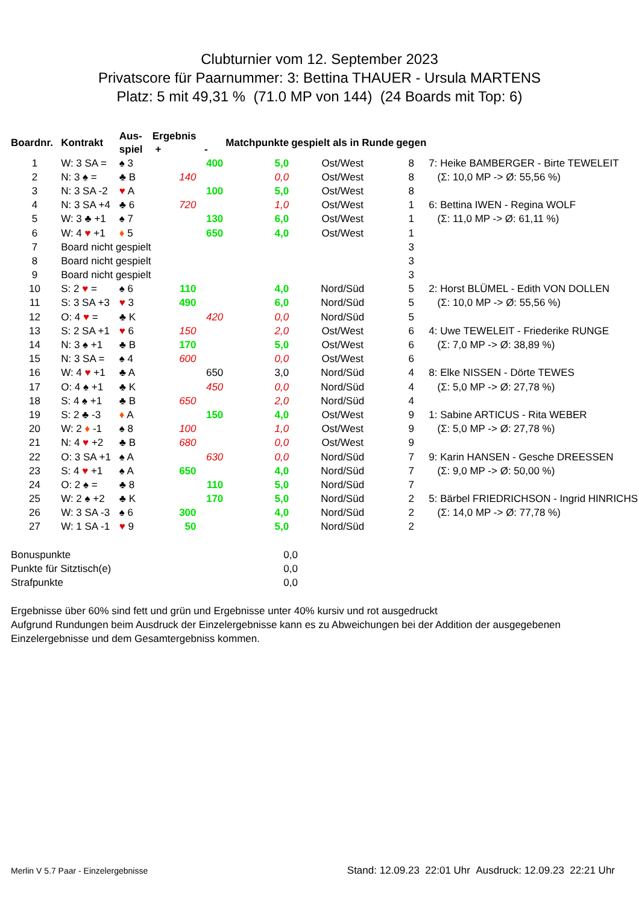Clubturnier vom 12. September 2023
Privatscore für Paarnummer: 3: Bettina THAUER - Ursula MARTENS
Platz: 5 mit 49,31 % (71.0 MP von 144) (24 Boards mit Top: 6)
| Boardnr. | Kontrakt | Aus- spiel | Ergebnis + | - | Matchpunkte | gespielt als in Runde | gegen | |
| --- | --- | --- | --- | --- | --- | --- | --- | --- |
| 1 | W: 3 SA = | ♠ 3 | | 400 | 5,0 | Ost/West | 8 | 7: Heike BAMBERGER - Birte TEWELEIT |
| 2 | N: 3 ♠ = | ♣ B | 140 | | 0,0 | Ost/West | 8 | (Σ: 10,0 MP -> Ø: 55,56 %) |
| 3 | N: 3 SA -2 | ♥ A | | 100 | 5,0 | Ost/West | 8 | |
| 4 | N: 3 SA +4 | ♣ 6 | 720 | | 1,0 | Ost/West | 1 | 6: Bettina IWEN - Regina WOLF |
| 5 | W: 3 ♣ +1 | ♠ 7 | | 130 | 6,0 | Ost/West | 1 | (Σ: 11,0 MP -> Ø: 61,11 %) |
| 6 | W: 4 ♥ +1 | ♦ 5 | | 650 | 4,0 | Ost/West | 1 | |
| 7 | Board nicht gespielt | | | | | | 3 | |
| 8 | Board nicht gespielt | | | | | | 3 | |
| 9 | Board nicht gespielt | | | | | | 3 | |
| 10 | S: 2 ♥ = | ♠ 6 | 110 | | 4,0 | Nord/Süd | 5 | 2: Horst BLÜMEL - Edith VON DOLLEN |
| 11 | S: 3 SA +3 | ♥ 3 | 490 | | 6,0 | Nord/Süd | 5 | (Σ: 10,0 MP -> Ø: 55,56 %) |
| 12 | O: 4 ♥ = | ♣ K | | 420 | 0,0 | Nord/Süd | 5 | |
| 13 | S: 2 SA +1 | ♥ 6 | 150 | | 2,0 | Ost/West | 6 | 4: Uwe TEWELEIT - Friederike RUNGE |
| 14 | N: 3 ♠ +1 | ♣ B | 170 | | 5,0 | Ost/West | 6 | (Σ: 7,0 MP -> Ø: 38,89 %) |
| 15 | N: 3 SA = | ♠ 4 | 600 | | 0,0 | Ost/West | 6 | |
| 16 | W: 4 ♥ +1 | ♣ A | | 650 | 3,0 | Nord/Süd | 4 | 8: Elke NISSEN - Dörte TEWES |
| 17 | O: 4 ♠ +1 | ♣ K | | 450 | 0,0 | Nord/Süd | 4 | (Σ: 5,0 MP -> Ø: 27,78 %) |
| 18 | S: 4 ♠ +1 | ♣ B | 650 | | 2,0 | Nord/Süd | 4 | |
| 19 | S: 2 ♣ -3 | ♦ A | | 150 | 4,0 | Ost/West | 9 | 1: Sabine ARTICUS - Rita WEBER |
| 20 | W: 2 ♦ -1 | ♠ 8 | 100 | | 1,0 | Ost/West | 9 | (Σ: 5,0 MP -> Ø: 27,78 %) |
| 21 | N: 4 ♥ +2 | ♣ B | 680 | | 0,0 | Ost/West | 9 | |
| 22 | O: 3 SA +1 | ♠ A | | 630 | 0,0 | Nord/Süd | 7 | 9: Karin HANSEN - Gesche DREESSEN |
| 23 | S: 4 ♥ +1 | ♠ A | 650 | | 4,0 | Nord/Süd | 7 | (Σ: 9,0 MP -> Ø: 50,00 %) |
| 24 | O: 2 ♠ = | ♣ 8 | | 110 | 5,0 | Nord/Süd | 7 | |
| 25 | W: 2 ♠ +2 | ♣ K | | 170 | 5,0 | Nord/Süd | 2 | 5: Bärbel FRIEDRICHSON - Ingrid HINRICHS |
| 26 | W: 3 SA -3 | ♠ 6 | 300 | | 4,0 | Nord/Süd | 2 | (Σ: 14,0 MP -> Ø: 77,78 %) |
| 27 | W: 1 SA -1 | ♥ 9 | 50 | | 5,0 | Nord/Süd | 2 | |
| Bonuspunkte | 0,0 |
| Punkte für Sitztisch(e) | 0,0 |
| Strafpunkte | 0,0 |
Ergebnisse über 60% sind fett und grün und Ergebnisse unter 40% kursiv und rot ausgedruckt
Aufgrund Rundungen beim Ausdruck der Einzelergebnisse kann es zu Abweichungen bei der Addition der ausgegebenen
Einzelergebnisse und dem Gesamtergebniss kommen.
Merlin V 5.7 Paar - Einzelergebnisse Stand: 12.09.23 22:01 Uhr Ausdruck: 12.09.23 22:21 Uhr